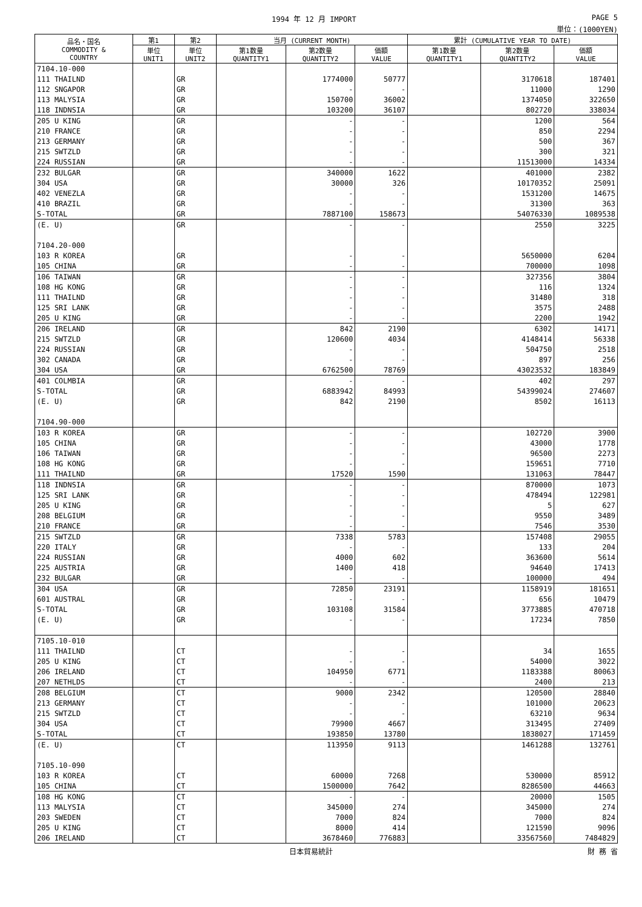1994 年 12 月 IMPORT PAGE 5
単位：(1000YEN)
| 品名・国名 COMMODITY & COUNTRY | 第1 | 第2 | 当月 (CURRENT MONTH) | | | 累計 (CUMULATIVE YEAR TO DATE) | | |
| --- | --- | --- | --- | --- | --- | --- | --- | --- |
| | 単位 UNIT1 | 単位 UNIT2 | 第1数量 QUANTITY1 | 第2数量 QUANTITY2 | 価額 VALUE | 第1数量 QUANTITY1 | 第2数量 QUANTITY2 | 価額 VALUE |
| 7104.10-000 | | | | | | | | |
| 111 THAILND | | GR | | 1774000 | 50777 | | 3170618 | 187401 |
| 112 SNGAPOR | | GR | | - | - | | 11000 | 1290 |
| 113 MALYSIA | | GR | | 150700 | 36002 | | 1374050 | 322650 |
| 118 INDNSIA | | GR | | 103200 | 36107 | | 802720 | 338034 |
| 205 U KING | | GR | | - | - | | 1200 | 564 |
| 210 FRANCE | | GR | | - | - | | 850 | 2294 |
| 213 GERMANY | | GR | | - | - | | 500 | 367 |
| 215 SWTZLD | | GR | | - | - | | 300 | 321 |
| 224 RUSSIAN | | GR | | - | - | | 11513000 | 14334 |
| 232 BULGAR | | GR | | 340000 | 1622 | | 401000 | 2382 |
| 304 USA | | GR | | 30000 | 326 | | 10170352 | 25091 |
| 402 VENEZLA | | GR | | - | - | | 1531200 | 14675 |
| 410 BRAZIL | | GR | | - | - | | 31300 | 363 |
| S-TOTAL | | GR | | 7887100 | 158673 | | 54076330 | 1089538 |
| (E. U) | | GR | | - | - | | 2550 | 3225 |
| 7104.20-000 | | | | | | | | |
| 103 R KOREA | | GR | | - | - | | 5650000 | 6204 |
| 105 CHINA | | GR | | - | - | | 700000 | 1098 |
| 106 TAIWAN | | GR | | - | - | | 327356 | 3804 |
| 108 HG KONG | | GR | | - | - | | 116 | 1324 |
| 111 THAILND | | GR | | - | - | | 31480 | 318 |
| 125 SRI LANK | | GR | | - | - | | 3575 | 2488 |
| 205 U KING | | GR | | - | - | | 2200 | 1942 |
| 206 IRELAND | | GR | | 842 | 2190 | | 6302 | 14171 |
| 215 SWTZLD | | GR | | 120600 | 4034 | | 4148414 | 56338 |
| 224 RUSSIAN | | GR | | - | - | | 504750 | 2518 |
| 302 CANADA | | GR | | - | - | | 897 | 256 |
| 304 USA | | GR | | 6762500 | 78769 | | 43023532 | 183849 |
| 401 COLMBIA | | GR | | - | - | | 402 | 297 |
| S-TOTAL | | GR | | 6883942 | 84993 | | 54399024 | 274607 |
| (E. U) | | GR | | 842 | 2190 | | 8502 | 16113 |
| 7104.90-000 | | | | | | | | |
| 103 R KOREA | | GR | | - | - | | 102720 | 3900 |
| 105 CHINA | | GR | | - | - | | 43000 | 1778 |
| 106 TAIWAN | | GR | | - | - | | 96500 | 2273 |
| 108 HG KONG | | GR | | - | - | | 159651 | 7710 |
| 111 THAILND | | GR | | 17520 | 1590 | | 131063 | 78447 |
| 118 INDNSIA | | GR | | - | - | | 870000 | 1073 |
| 125 SRI LANK | | GR | | - | - | | 478494 | 122981 |
| 205 U KING | | GR | | - | - | | 5 | 627 |
| 208 BELGIUM | | GR | | - | - | | 9550 | 3489 |
| 210 FRANCE | | GR | | - | - | | 7546 | 3530 |
| 215 SWTZLD | | GR | | 7338 | 5783 | | 157408 | 29055 |
| 220 ITALY | | GR | | - | - | | 133 | 204 |
| 224 RUSSIAN | | GR | | 4000 | 602 | | 363600 | 5614 |
| 225 AUSTRIA | | GR | | 1400 | 418 | | 94640 | 17413 |
| 232 BULGAR | | GR | | - | - | | 100000 | 494 |
| 304 USA | | GR | | 72850 | 23191 | | 1158919 | 181651 |
| 601 AUSTRAL | | GR | | - | - | | 656 | 10479 |
| S-TOTAL | | GR | | 103108 | 31584 | | 3773885 | 470718 |
| (E. U) | | GR | | - | - | | 17234 | 7850 |
| 7105.10-010 | | | | | | | | |
| 111 THAILND | | CT | | - | - | | 34 | 1655 |
| 205 U KING | | CT | | - | - | | 54000 | 3022 |
| 206 IRELAND | | CT | | 104950 | 6771 | | 1183388 | 80063 |
| 207 NETHLDS | | CT | | - | - | | 2400 | 213 |
| 208 BELGIUM | | CT | | 9000 | 2342 | | 120500 | 28840 |
| 213 GERMANY | | CT | | - | - | | 101000 | 20623 |
| 215 SWTZLD | | CT | | - | - | | 63210 | 9634 |
| 304 USA | | CT | | 79900 | 4667 | | 313495 | 27409 |
| S-TOTAL | | CT | | 193850 | 13780 | | 1838027 | 171459 |
| (E. U) | | CT | | 113950 | 9113 | | 1461288 | 132761 |
| 7105.10-090 | | | | | | | | |
| 103 R KOREA | | CT | | 60000 | 7268 | | 530000 | 85912 |
| 105 CHINA | | CT | | 1500000 | 7642 | | 8286500 | 44663 |
| 108 HG KONG | | CT | | - | - | | 20000 | 1505 |
| 113 MALYSIA | | CT | | 345000 | 274 | | 345000 | 274 |
| 203 SWEDEN | | CT | | 7000 | 824 | | 7000 | 824 |
| 205 U KING | | CT | | 8000 | 414 | | 121590 | 9096 |
| 206 IRELAND | | CT | | 3678460 | 776883 | | 33567560 | 7484829 |
日本貿易統計 財 務 省